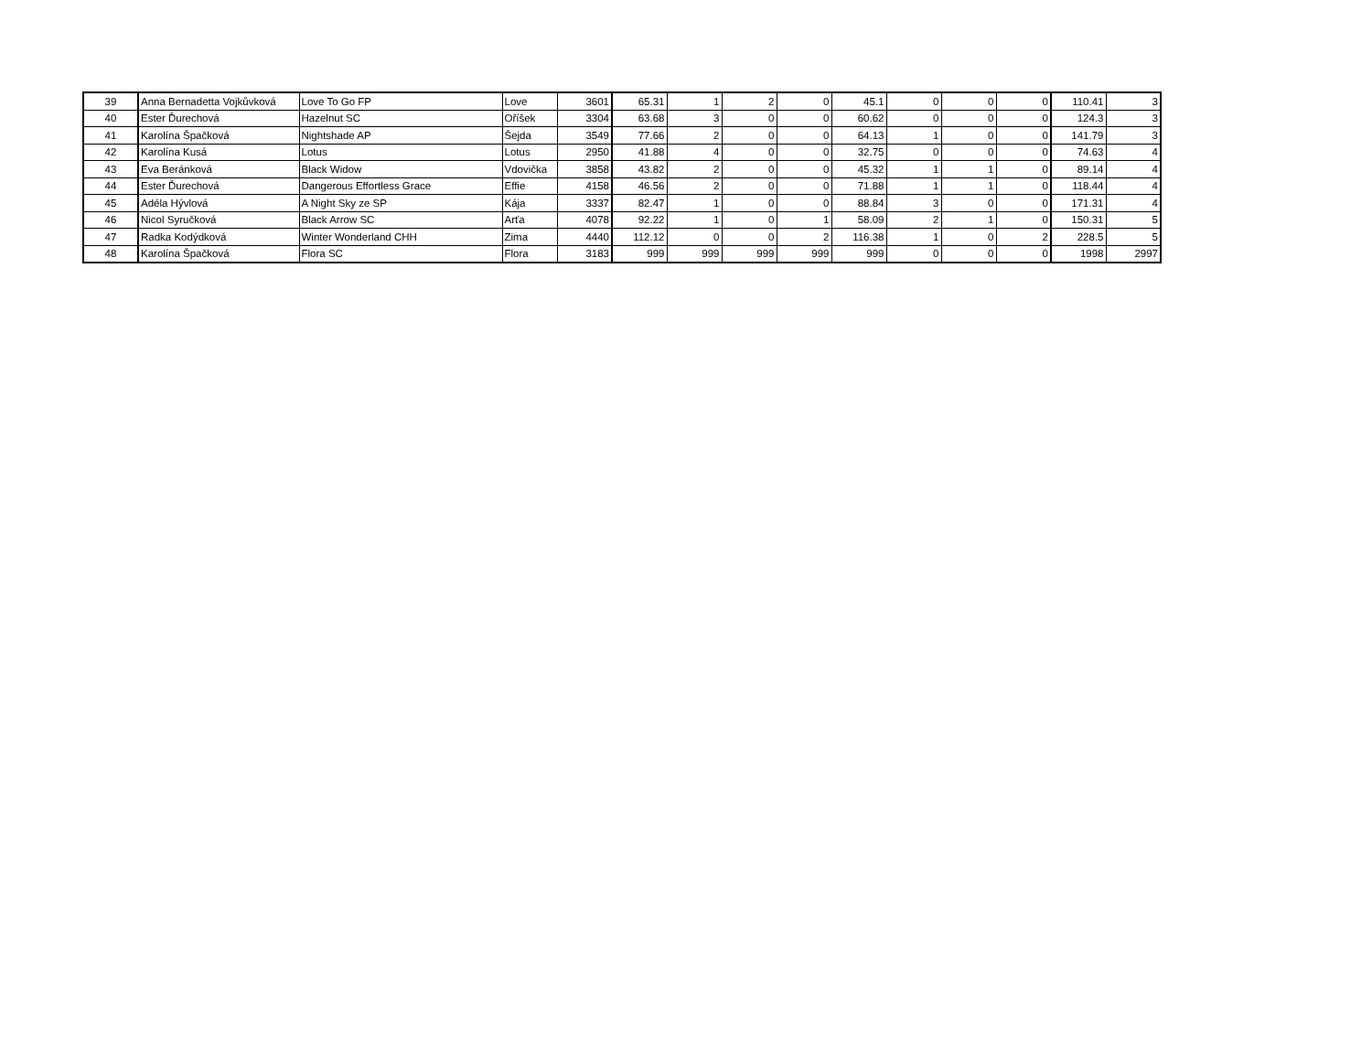| 39 | Anna Bernadetta Vojkůvková | Love To Go FP | Love | 3601 | 65.31 | 1 | 2 | 0 | 45.1 | 0 | 0 | 0 | 110.41 | 3 |
| 40 | Ester Ďurechová | Hazelnut SC | Oříšek | 3304 | 63.68 | 3 | 0 | 0 | 60.62 | 0 | 0 | 0 | 124.3 | 3 |
| 41 | Karolína Špačková | Nightshade AP | Šejda | 3549 | 77.66 | 2 | 0 | 0 | 64.13 | 1 | 0 | 0 | 141.79 | 3 |
| 42 | Karolína Kusá | Lotus | Lotus | 2950 | 41.88 | 4 | 0 | 0 | 32.75 | 0 | 0 | 0 | 74.63 | 4 |
| 43 | Eva Beránková | Black Widow | Vdovička | 3858 | 43.82 | 2 | 0 | 0 | 45.32 | 1 | 1 | 0 | 89.14 | 4 |
| 44 | Ester Ďurechová | Dangerous Effortless Grace | Effie | 4158 | 46.56 | 2 | 0 | 0 | 71.88 | 1 | 1 | 0 | 118.44 | 4 |
| 45 | Adéla Hývlová | A Night Sky ze SP | Kája | 3337 | 82.47 | 1 | 0 | 0 | 88.84 | 3 | 0 | 0 | 171.31 | 4 |
| 46 | Nicol Syručková | Black Arrow SC | Arťa | 4078 | 92.22 | 1 | 0 | 1 | 58.09 | 2 | 1 | 0 | 150.31 | 5 |
| 47 | Radka Kodýdková | Winter Wonderland CHH | Zima | 4440 | 112.12 | 0 | 0 | 2 | 116.38 | 1 | 0 | 2 | 228.5 | 5 |
| 48 | Karolína Špačková | Flora SC | Flora | 3183 | 999 | 999 | 999 | 999 | 999 | 0 | 0 | 0 | 1998 | 2997 |